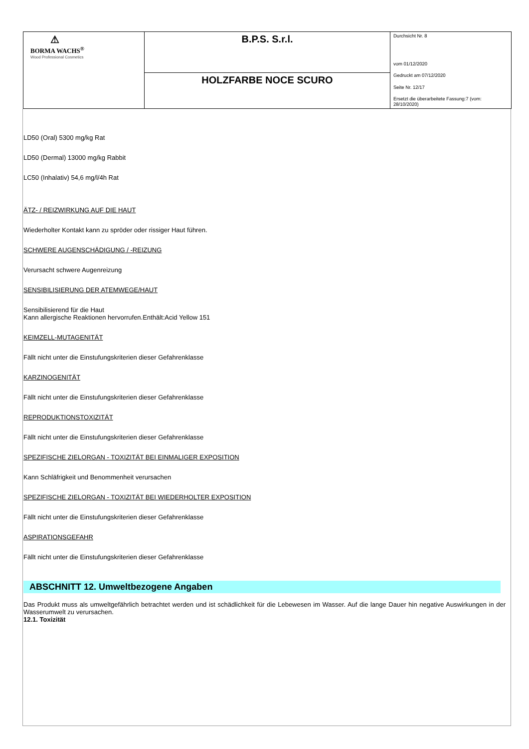| ⚠ BORMA WACHS<sup>®</sup> Wood Professional Cosmetics | B.P.S. S.r.l. | Durchsicht Nr. 8 vom 01/12/2020 Gedruckt am 07/12/2020 Seite Nr. 12/17 Ersetzt die überarbeitete Fassung:7 (vom: 28/10/2020) |
| | HOLZFARBE NOCE SCURO | |
LD50 (Oral) 5300 mg/kg Rat
LD50 (Dermal) 13000 mg/kg Rabbit
LC50 (Inhalativ) 54,6 mg/l/4h Rat
ÄTZ- / REIZWIRKUNG AUF DIE HAUT
Wiederholter Kontakt kann zu spröder oder rissiger Haut führen.
SCHWERE AUGENSCHÄDIGUNG / -REIZUNG
Verursacht schwere Augenreizung
SENSIBILISIERUNG DER ATEMWEGE/HAUT
Sensibilisierend für die Haut
Kann allergische Reaktionen hervorrufen.Enthält:Acid Yellow 151
KEIMZELL-MUTAGENITÄT
Fällt nicht unter die Einstufungskriterien dieser Gefahrenklasse
KARZINOGENITÄT
Fällt nicht unter die Einstufungskriterien dieser Gefahrenklasse
REPRODUKTIONSTOXIZITÄT
Fällt nicht unter die Einstufungskriterien dieser Gefahrenklasse
SPEZIFISCHE ZIELORGAN - TOXIZITÄT BEI EINMALIGER EXPOSITION
Kann Schläfrigkeit und Benommenheit verursachen
SPEZIFISCHE ZIELORGAN - TOXIZITÄT BEI WIEDERHOLTER EXPOSITION
Fällt nicht unter die Einstufungskriterien dieser Gefahrenklasse
ASPIRATIONSGEFAHR
Fällt nicht unter die Einstufungskriterien dieser Gefahrenklasse
ABSCHNITT 12. Umweltbezogene Angaben
Das Produkt muss als umweltgefährlich betrachtet werden und ist schädlichkeit für die Lebewesen im Wasser. Auf die lange Dauer hin negative Auswirkungen in der Wasserumwelt zu verursachen.
12.1. Toxizität